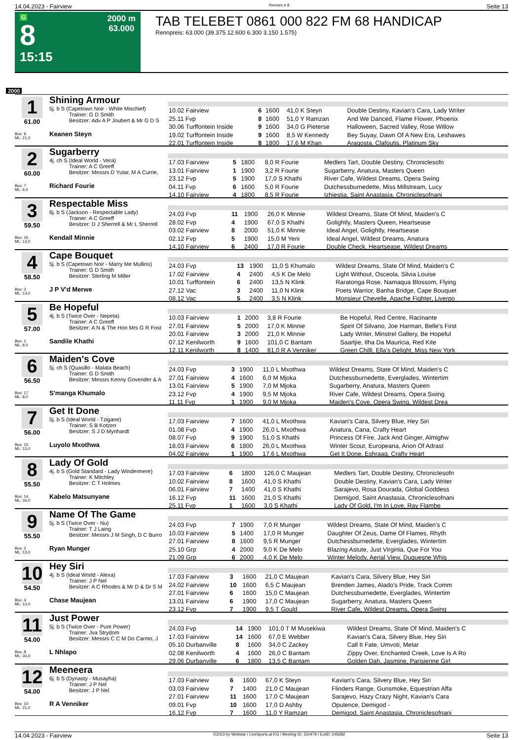14.04.2023 - Fairview Rennen # 8 Seite 13
G
8
15:15
2000 m
63.000
TAB TELEBET 0861 000 822 FM 68 HANDICAP
Rennpreis: 63.000 (39.375 12.600 6.300 3.150 1.575)
2000
1
61.00
Box: 9
ML: 21,0
Shining Armour
5j. b S (Capetown Noir - White Mischief)
Trainer: G D Smith
Besitzer: Adv A P Joubert & Mr G D S
Keanen Steyn
| 10.02 Fairview | 6 | 1600 | 41,0 K Steyn | Double Destiny, Kavian's Cara, Lady Writer |
| 25.11 Fvp | 8 | 1600 | 51,0 Y Ramzan | And We Danced, Flame Flower, Phoenix |
| 30.06 Turffontein Inside | 9 | 1600 | 34,0 G Pieterse | Halloween, Sacred Valley, Rose Willow |
| 19.02 Turffontein Inside | 9 | 1600 | 8,5 W Kennedy | Bey Suyay, Dawn Of A New Era, Leshawes |
| 22.01 Turffontein Inside | 8 | 1800 | 17,6 M Khan | Aragosta, Clafoutis, Platinum Sky |
2
60.00
Box: 7
ML: 6,0
Sugarberry
4j. ch S (Ideal World - Vera)
Trainer: A C Greeff
Besitzer: Messrs D Yutar, M A Currie,
Richard Fourie
| 17.03 Fairview | 5 | 1800 | 8,0 R Fourie | Medlers Tart, Double Destiny, Chroniclesofn |
| 13.01 Fairview | 1 | 1900 | 3,2 R Fourie | Sugarberry, Anatura, Masters Queen |
| 23.12 Fvp | 5 | 1900 | 17,0 S Khathi | River Cafe, Wildest Dreams, Opera Swing |
| 04.11 Fvp | 6 | 1600 | 5,0 R Fourie | Dutchessburnedette, Miss Millstream, Lucy |
| 14.10 Fairview | 4 | 1800 | 8,5 R Fourie | Izhiestia, Saint Anastasia, Chroniclesofnani |
3
59.50
Box: 16
ML: 13,0
Respectable Miss
6j. b S (Jackson - Respectable Lady)
Trainer: A C Greeff
Besitzer: D J Sherrell & Mr L Sherrell
Kendall Minnie
| 24.03 Fvp | 11 | 1900 | 26,0 K Minnie | Wildest Dreams, State Of Mind, Maiden's C |
| 28.02 Fvp | 4 | 1900 | 67,0 S Khathi | Golightly, Masters Queen, Heartsease |
| 03.02 Fairview | 8 | 2000 | 51,0 K Minnie | Ideal Angel, Golightly, Heartsease |
| 02.12 Fvp | 5 | 1900 | 15,0 M Yeni | Ideal Angel, Wildest Dreams, Anatura |
| 14.10 Fairview | 6 | 2400 | 17,0 R Fourie | Double Check, Heartsease, Wildest Dreams |
4
58.50
Box: 3
ML: 13,0
Cape Bouquet
5j. b S (Capetown Noir - Marry Me Mullins)
Trainer: G D Smith
Besitzer: Sterling M Miller
J P V'd Merwe
| 24.03 Fvp | 13 | 1900 | 11,0 S Khumalo | Wildest Dreams, State Of Mind, Maiden's C |
| 17.02 Fairview | 4 | 2400 | 4,5 K De Melo | Light Without, Osceola, Silvia Louise |
| 10.01 Turffontein | 6 | 2400 | 13,5 N Klink | Raratonga Rose, Namaqua Blossom, Flying |
| 27.12 Vac | 3 | 2400 | 11,0 N Klink | Poets Warrior, Banha Bridge, Cape Bouquet |
| 08.12 Vac | 5 | 2400 | 3,5 N Klink | Monsieur Chevelle, Apache Fighter, Liverpo |
5
57.00
Box: 1
ML: 8,0
Be Hopeful
4j. b S (Twice Over - Nepeta)
Trainer: A C Greeff
Besitzer: A N & The Hon Mrs G R Fost
Sandile Khathi
| 10.03 Fairview | 1 | 2000 | 3,8 R Fourie | Be Hopeful, Red Centre, Racinante |
| 27.01 Fairview | 5 | 2000 | 17,0 K Minnie | Spirit Of Silvano, Joe Harman, Belle's First |
| 20.01 Fairview | 3 | 2000 | 21,0 K Minnie | Lady Writer, Minstrel Gallery, Be Hopeful |
| 07.12 Kenilworth | 9 | 1600 | 101,0 C Bantam | Saartjie, Ilha Da Mauricia, Red Kite |
| 12.11 Kenilworth | 8 | 1400 | 81,0 R A Venniker | Green Chilli, Ella's Delight, Miss New York |
6
56.50
Box: 17
ML: 8,0
Maiden's Cove
5j. ch S (Quasillo - Malata Beach)
Trainer: G D Smith
Besitzer: Messrs Kenny Govender & A
S'manga Khumalo
| 24.03 Fvp | 3 | 1900 | 11,0 L Mxothwa | Wildest Dreams, State Of Mind, Maiden's C |
| 27.01 Fairview | 4 | 1600 | 6,0 M Mjoka | Dutchessburnedette, Everglades, Wintertim |
| 13.01 Fairview | 5 | 1900 | 7,0 M Mjoka | Sugarberry, Anatura, Masters Queen |
| 23.12 Fvp | 4 | 1900 | 9,5 M Mjoka | River Cafe, Wildest Dreams, Opera Swing |
| 11.11 Fvp | 1 | 1900 | 9,0 M Mjoka | Maiden's Cove, Opera Swing, Wildest Drea |
7
56.00
Box: 15
ML: 13,0
Get It Done
5j. b S (Ideal World - Tzigane)
Trainer: S B Kotzen
Besitzer: S J D Mynhardt
Luyolo Mxothwa
| 17.03 Fairview | 7 | 1600 | 41,0 L Mxothwa | Kavian's Cara, Silvery Blue, Hey Siri |
| 01.08 Fvp | 4 | 1900 | 26,0 L Mxothwa | Anatura, Cana, Crafty Heart |
| 08.07 Fvp | 9 | 1900 | 51,0 S Khathi | Princess Of Fire, Jack And Ginger, Almighw |
| 18.03 Fairview | 6 | 1800 | 26,0 L Mxothwa | Winter Scout, Europeana, Arion Of Adrast |
| 04.02 Fairview | 1 | 1900 | 17,6 L Mxothwa | Get It Done, Eshraaq, Crafty Heart |
8
55.50
Box: 14
ML: 34,0
Lady Of Gold
4j. b S (Gold Standard - Lady Windermere)
Trainer: K Mitchley
Besitzer: C T Holmes
Kabelo Matsunyane
| 17.03 Fairview | 6 | 1800 | 126,0 C Maujean | Medlers Tart, Double Destiny, Chroniclesofn |
| 10.02 Fairview | 8 | 1600 | 41,0 S Khathi | Double Destiny, Kavian's Cara, Lady Writer |
| 06.01 Fairview | 7 | 1400 | 41,0 S Khathi | Sarajevo, Rosa Dourada, Global Goddess |
| 16.12 Fvp | 11 | 1600 | 21,0 S Khathi | Demigod, Saint Anastasia, Chroniclesofnani |
| 25.11 Fvp | 1 | 1600 | 3,0 S Khathi | Lady Of Gold, I'm In Love, Ray Flambe |
9
55.50
Box: 2
ML: 13,0
Name Of The Game
5j. b S (Twice Over - Nu)
Trainer: T J Laing
Besitzer: Messrs J M Singh, D C Burro
Ryan Munger
| 24.03 Fvp | 7 | 1900 | 7,0 R Munger | Wildest Dreams, State Of Mind, Maiden's C |
| 10.03 Fairview | 5 | 1400 | 17,0 R Munger | Daughter Of Zeus, Dame Of Flames, Rhyth |
| 27.01 Fairview | 8 | 1600 | 9,5 R Munger | Dutchessburnedette, Everglades, Wintertim |
| 25.10 Grp | 4 | 2000 | 9,0 K De Melo | Blazing Astute, Just Virginia, Que For You |
| 21.09 Grp | 6 | 2000 | 4,0 K De Melo | Winter Melody, Aerial View, Duquesne Whis |
10
54.50
Box: 4
ML: 13,0
Hey Siri
4j. b S (Ideal World - Alexa)
Trainer: J P Nel
Besitzer: A C Rhodes & Mr D & Dr S M
Chase Maujean
| 17.03 Fairview | 3 | 1600 | 21,0 C Maujean | Kavian's Cara, Silvery Blue, Hey Siri |
| 24.02 Fairview | 10 | 1600 | 6,5 C Maujean | Brenden James, Alado's Pride, Track Comm |
| 27.01 Fairview | 6 | 1600 | 15,0 C Maujean | Dutchessburnedette, Everglades, Wintertim |
| 13.01 Fairview | 6 | 1900 | 17,0 C Maujean | Sugarberry, Anatura, Masters Queen |
| 23.12 Fvp | 7 | 1900 | 9,5 T Gould | River Cafe, Wildest Dreams, Opera Swing |
11
54.00
Box: 8
ML: 34,0
Just Power
5j. b S (Twice Over - Pure Power)
Trainer: Jva Strydom
Besitzer: Messrs C C M Do Carmo, J
L Nhlapo
| 24.03 Fvp | 14 | 1900 | 101,0 T M Musekiwa | Wildest Dreams, State Of Mind, Maiden's C |
| 17.03 Fairview | 14 | 1600 | 67,0 E Webber | Kavian's Cara, Silvery Blue, Hey Siri |
| 05.10 Durbanville | 8 | 1600 | 34,0 C Zackey | Call It Fate, Umvoti, Metar |
| 02.08 Kenilworth | 4 | 1600 | 26,0 C Bantam | Zippy Over, Enchanted Creek, Love Is A Ro |
| 29.06 Durbanville | 6 | 1800 | 13,5 C Bantam | Golden Dah, Jasmine, Parisienne Girl |
12
54.00
Box: 10
ML: 21,0
Meeneera
6j. b S (Dynasty - Musayha)
Trainer: J P Nel
Besitzer: J P Nel
R A Venniker
| 17.03 Fairview | 6 | 1600 | 67,0 K Steyn | Kavian's Cara, Silvery Blue, Hey Siri |
| 03.03 Fairview | 7 | 1400 | 21,0 C Maujean | Flinders Range, Gunsmoke, Equestrian Affa |
| 27.01 Fairview | 11 | 1600 | 17,0 C Maujean | Sarajevo, Hazy Crazy Night, Kavian's Cara |
| 09.01 Fvp | 10 | 1600 | 17,0 D Ashby | Opulence, Demigod - |
| 16.12 Fvp | 7 | 1600 | 11,0 Y Ramzan | Demigod, Saint Anastasia, Chroniclesofnani |
14.04.2023 - Fairview ©2023 by Wettstar / LiveSports.at KG / Meeting ID: 310479 / ExtID: 245682 Seite 13